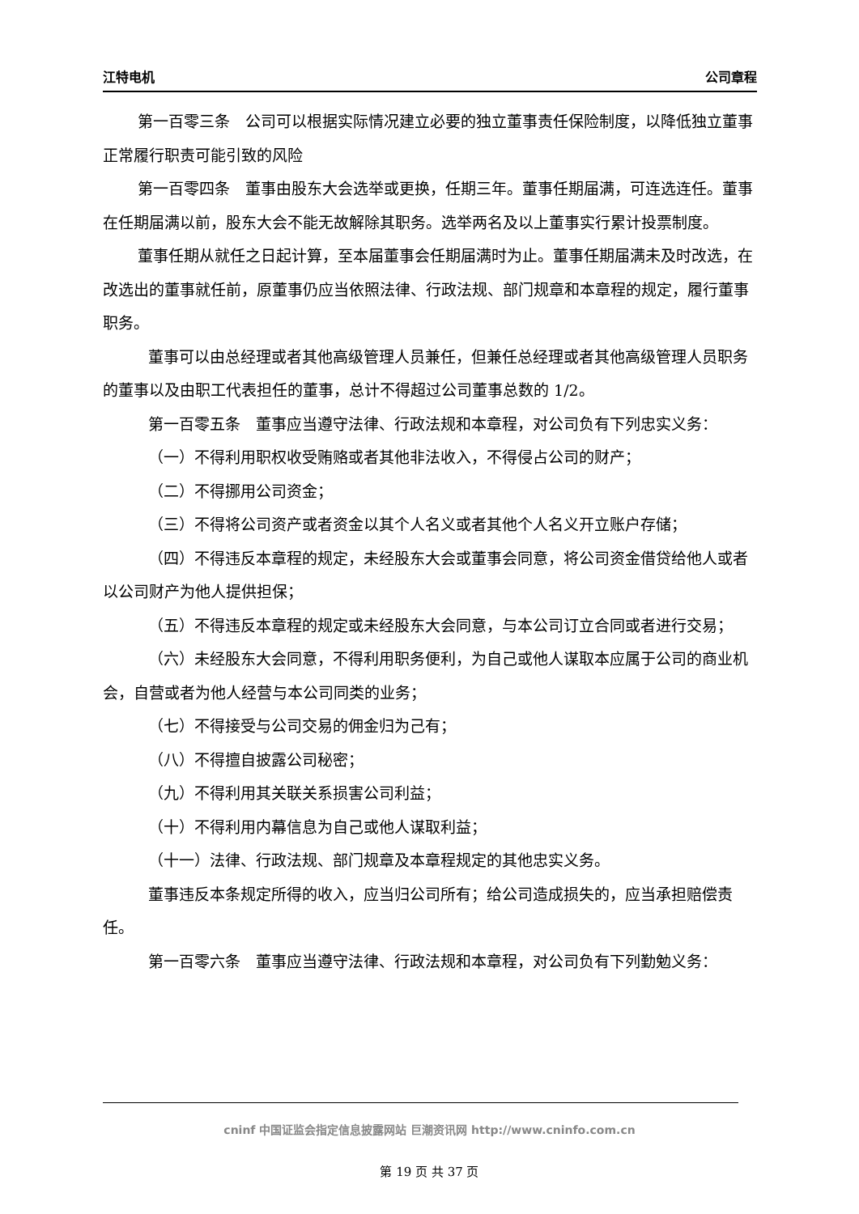江特电机 公司章程
第一百零三条　公司可以根据实际情况建立必要的独立董事责任保险制度，以降低独立董事正常履行职责可能引致的风险
第一百零四条　董事由股东大会选举或更换，任期三年。董事任期届满，可连选连任。董事在任期届满以前，股东大会不能无故解除其职务。选举两名及以上董事实行累计投票制度。
董事任期从就任之日起计算，至本届董事会任期届满时为止。董事任期届满未及时改选，在改选出的董事就任前，原董事仍应当依照法律、行政法规、部门规章和本章程的规定，履行董事职务。
董事可以由总经理或者其他高级管理人员兼任，但兼任总经理或者其他高级管理人员职务的董事以及由职工代表担任的董事，总计不得超过公司董事总数的 1/2。
第一百零五条　董事应当遵守法律、行政法规和本章程，对公司负有下列忠实义务：
（一）不得利用职权收受贿赂或者其他非法收入，不得侵占公司的财产；
（二）不得挪用公司资金；
（三）不得将公司资产或者资金以其个人名义或者其他个人名义开立账户存储；
（四）不得违反本章程的规定，未经股东大会或董事会同意，将公司资金借贷给他人或者以公司财产为他人提供担保；
（五）不得违反本章程的规定或未经股东大会同意，与本公司订立合同或者进行交易；
（六）未经股东大会同意，不得利用职务便利，为自己或他人谋取本应属于公司的商业机会，自营或者为他人经营与本公司同类的业务；
（七）不得接受与公司交易的佣金归为己有；
（八）不得擅自披露公司秘密；
（九）不得利用其关联关系损害公司利益；
（十）不得利用内幕信息为自己或他人谋取利益；
（十一）法律、行政法规、部门规章及本章程规定的其他忠实义务。
董事违反本条规定所得的收入，应当归公司所有；给公司造成损失的，应当承担赔偿责任。
第一百零六条　董事应当遵守法律、行政法规和本章程，对公司负有下列勤勉义务：
cninf 中国证监会指定信息披露网站 巨潮资讯网 http://www.cninfo.com.cn
第 19 页 共 37 页